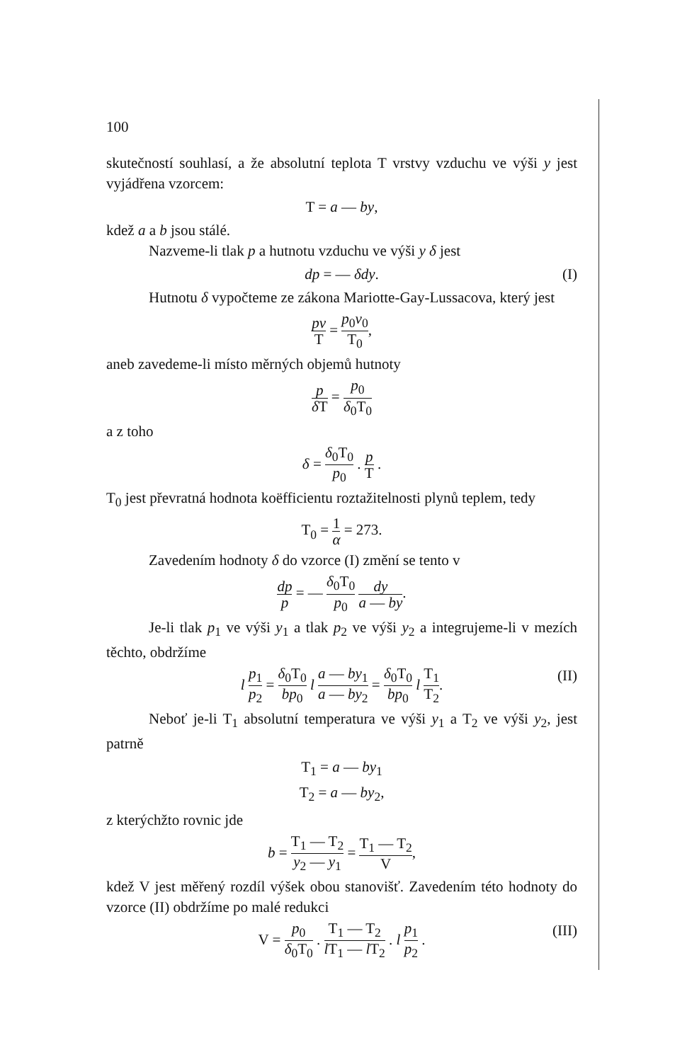100
skutečností souhlasí, a že absolutní teplota T vrstvy vzduchu ve výši y jest vyjádřena vzorcem:
T = a — by,
kdež a a b jsou stálé.
Nazveme-li tlak p a hutnotu vzduchu ve výši y δ jest
dp = — δdy. (I)
Hutnotu δ vypočteme ze zákona Mariotte-Gay-Lussacova, který jest
pv T = p<sub>0</sub>v<sub>0</sub> T<sub>0</sub>,
aneb zavedeme-li místo měrných objemů hutnoty
p δ T = p<sub>0</sub> δ<sub>0</sub>T<sub>0</sub>
a z toho
δ = δ<sub>0</sub>T<sub>0</sub> p<sub>0</sub> . p T .
T<sub>0</sub> jest převratná hodnota koëfficientu roztažitelnosti plynů teplem, tedy
T<sub>0</sub> = 1 α = 273.
Zavedením hodnoty δ do vzorce (I) změní se tento v
dp p = — δ<sub>0</sub>T<sub>0</sub> p<sub>0</sub> dy a — by.
Je-li tlak p<sub>1</sub> ve výši y<sub>1</sub> a tlak p<sub>2</sub> ve výši y<sub>2</sub> a integrujeme-li v mezích těchto, obdržíme
l p<sub>1</sub> p<sub>2</sub> = δ<sub>0</sub>T<sub>0</sub> bp<sub>0</sub> l a — by<sub>1</sub> a — by<sub>2</sub> = δ<sub>0</sub>T<sub>0</sub> bp<sub>0</sub> l T<sub>1</sub> T<sub>2</sub>. (II)
Neboť je-li T<sub>1</sub> absolutní temperatura ve výši y<sub>1</sub> a T<sub>2</sub> ve výši y<sub>2</sub>, jest patrně
T<sub>1</sub> = a — by<sub>1</sub>
T<sub>2</sub> = a — by<sub>2</sub>,
z kterýchžto rovnic jde
b = T<sub>1</sub> — T<sub>2</sub> y<sub>2</sub> — y<sub>1</sub> = T<sub>1</sub> — T<sub>2</sub> V,
kdež V jest měřený rozdíl výšek obou stanovišť. Zavedením této hodnoty do vzorce (II) obdržíme po malé redukci
V = p<sub>0</sub> δ<sub>0</sub>T<sub>0</sub> . T<sub>1</sub> — T<sub>2</sub> l T<sub>1</sub> — l T<sub>2</sub> . l p<sub>1</sub> p<sub>2</sub> . (III)